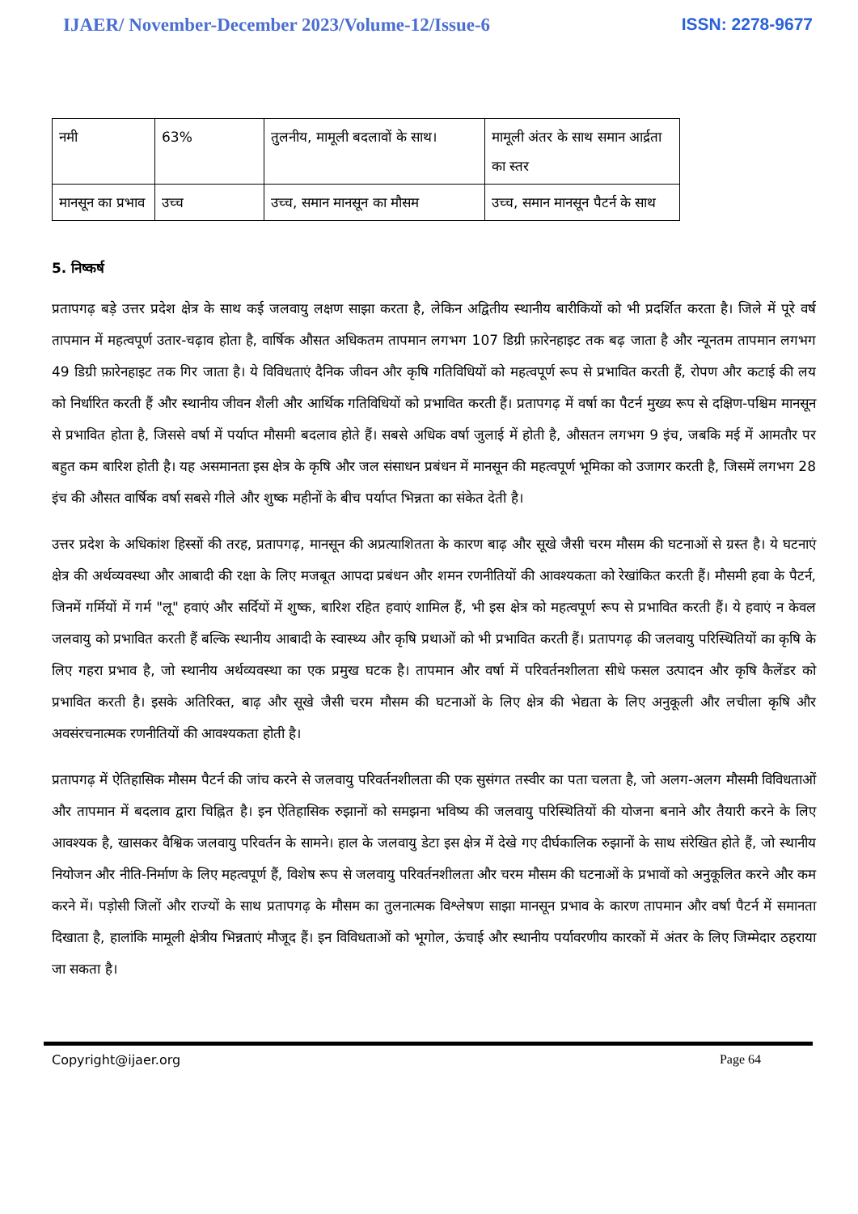IJAER/ November-December 2023/Volume-12/Issue-6 ISSN: 2278-9677
| नमी | 63% | तुलनीय, मामूली बदलावों के साथ। | मामूली अंतर के साथ समान आर्द्रता का स्तर |
| मानसून का प्रभाव | उच्च | उच्च, समान मानसून का मौसम | उच्च, समान मानसून पैटर्न के साथ |
5. निष्कर्ष
प्रतापगढ़ बड़े उत्तर प्रदेश क्षेत्र के साथ कई जलवायु लक्षण साझा करता है, लेकिन अद्वितीय स्थानीय बारीकियों को भी प्रदर्शित करता है। जिले में पूरे वर्ष तापमान में महत्वपूर्ण उतार-चढ़ाव होता है, वार्षिक औसत अधिकतम तापमान लगभग 107 डिग्री फ़ारेनहाइट तक बढ़ जाता है और न्यूनतम तापमान लगभग 49 डिग्री फ़ारेनहाइट तक गिर जाता है। ये विविधताएं दैनिक जीवन और कृषि गतिविधियों को महत्वपूर्ण रूप से प्रभावित करती हैं, रोपण और कटाई की लय को निर्धारित करती हैं और स्थानीय जीवन शैली और आर्थिक गतिविधियों को प्रभावित करती हैं। प्रतापगढ़ में वर्षा का पैटर्न मुख्य रूप से दक्षिण-पश्चिम मानसून से प्रभावित होता है, जिससे वर्षा में पर्याप्त मौसमी बदलाव होते हैं। सबसे अधिक वर्षा जुलाई में होती है, औसतन लगभग 9 इंच, जबकि मई में आमतौर पर बहुत कम बारिश होती है। यह असमानता इस क्षेत्र के कृषि और जल संसाधन प्रबंधन में मानसून की महत्वपूर्ण भूमिका को उजागर करती है, जिसमें लगभग 28 इंच की औसत वार्षिक वर्षा सबसे गीले और शुष्क महीनों के बीच पर्याप्त भिन्नता का संकेत देती है।
उत्तर प्रदेश के अधिकांश हिस्सों की तरह, प्रतापगढ़, मानसून की अप्रत्याशितता के कारण बाढ़ और सूखे जैसी चरम मौसम की घटनाओं से ग्रस्त है। ये घटनाएं क्षेत्र की अर्थव्यवस्था और आबादी की रक्षा के लिए मजबूत आपदा प्रबंधन और शमन रणनीतियों की आवश्यकता को रेखांकित करती हैं। मौसमी हवा के पैटर्न, जिनमें गर्मियों में गर्म "लू" हवाएं और सर्दियों में शुष्क, बारिश रहित हवाएं शामिल हैं, भी इस क्षेत्र को महत्वपूर्ण रूप से प्रभावित करती हैं। ये हवाएं न केवल जलवायु को प्रभावित करती हैं बल्कि स्थानीय आबादी के स्वास्थ्य और कृषि प्रथाओं को भी प्रभावित करती हैं। प्रतापगढ़ की जलवायु परिस्थितियों का कृषि के लिए गहरा प्रभाव है, जो स्थानीय अर्थव्यवस्था का एक प्रमुख घटक है। तापमान और वर्षा में परिवर्तनशीलता सीधे फसल उत्पादन और कृषि कैलेंडर को प्रभावित करती है। इसके अतिरिक्त, बाढ़ और सूखे जैसी चरम मौसम की घटनाओं के लिए क्षेत्र की भेद्यता के लिए अनुकूली और लचीला कृषि और अवसंरचनात्मक रणनीतियों की आवश्यकता होती है।
प्रतापगढ़ में ऐतिहासिक मौसम पैटर्न की जांच करने से जलवायु परिवर्तनशीलता की एक सुसंगत तस्वीर का पता चलता है, जो अलग-अलग मौसमी विविधताओं और तापमान में बदलाव द्वारा चिह्नित है। इन ऐतिहासिक रुझानों को समझना भविष्य की जलवायु परिस्थितियों की योजना बनाने और तैयारी करने के लिए आवश्यक है, खासकर वैश्विक जलवायु परिवर्तन के सामने। हाल के जलवायु डेटा इस क्षेत्र में देखे गए दीर्घकालिक रुझानों के साथ संरेखित होते हैं, जो स्थानीय नियोजन और नीति-निर्माण के लिए महत्वपूर्ण हैं, विशेष रूप से जलवायु परिवर्तनशीलता और चरम मौसम की घटनाओं के प्रभावों को अनुकूलित करने और कम करने में। पड़ोसी जिलों और राज्यों के साथ प्रतापगढ़ के मौसम का तुलनात्मक विश्लेषण साझा मानसून प्रभाव के कारण तापमान और वर्षा पैटर्न में समानता दिखाता है, हालांकि मामूली क्षेत्रीय भिन्नताएं मौजूद हैं। इन विविधताओं को भूगोल, ऊंचाई और स्थानीय पर्यावरणीय कारकों में अंतर के लिए जिम्मेदार ठहराया जा सकता है।
Copyright@ijaer.org Page 64